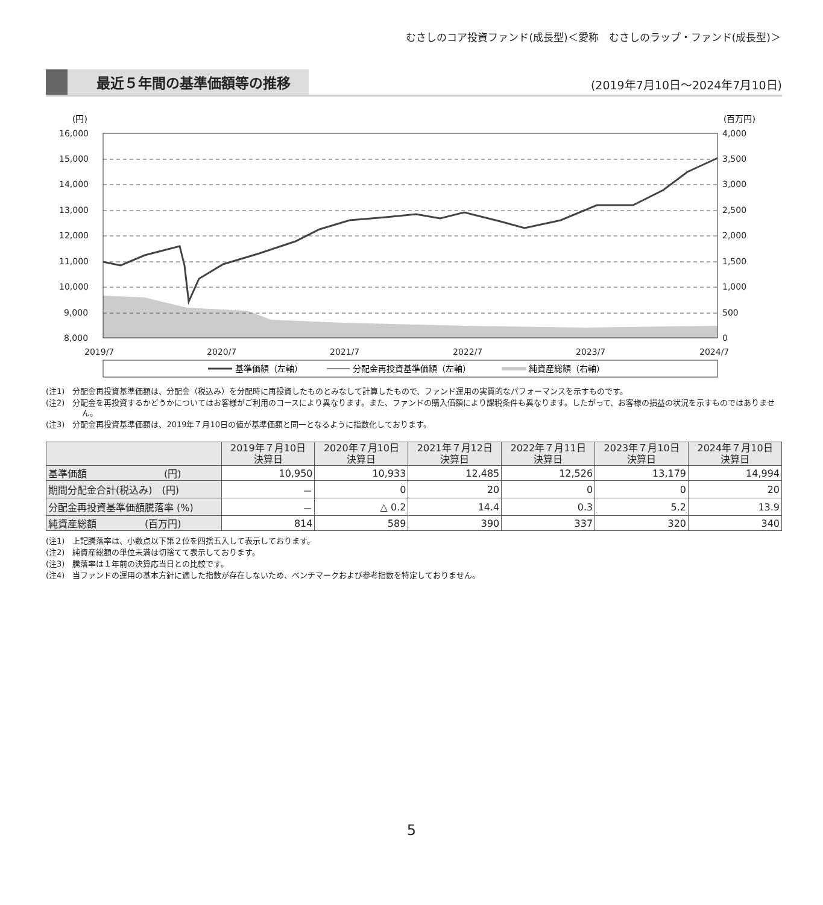むさしのコア投資ファンド(成長型)＜愛称　むさしのラップ・ファンド(成長型)＞
最近５年間の基準価額等の推移
(2019年7月10日～2024年7月10日)
(円)
(百万円)
16,000
15,000
14,000
13,000
12,000
11,000
10,000
9,000
8,000
4,000
3,500
3,000
2,500
2,000
1,500
1,000
500
0
2019/7
2020/7
2021/7
2022/7
2023/7
2024/7
基準価額（左軸）
分配金再投資基準価額（左軸）
純資産総額（右軸）
(注1)　分配金再投資基準価額は、分配金（税込み）を分配時に再投資したものとみなして計算したもので、ファンド運用の実質的なパフォーマンスを示すものです。
(注2)　分配金を再投資するかどうかについてはお客様がご利用のコースにより異なります。また、ファンドの購入価額により課税条件も異なります。したがって、お客様の損益の状況を示すものではありません。
(注3)　分配金再投資基準価額は、2019年７月10日の値が基準価額と同一となるように指数化しております。
| | 2019年７月10日 決算日 | 2020年７月10日 決算日 | 2021年７月12日 決算日 | 2022年７月11日 決算日 | 2023年７月10日 決算日 | 2024年７月10日 決算日 |
| --- | --- | --- | --- | --- | --- | --- |
| 基準価額 (円) | 10,950 | 10,933 | 12,485 | 12,526 | 13,179 | 14,994 |
| 期間分配金合計(税込み) (円) | － | 0 | 20 | 0 | 0 | 20 |
| 分配金再投資基準価額騰落率 (%) | － | △ 0.2 | 14.4 | 0.3 | 5.2 | 13.9 |
| 純資産総額 (百万円) | 814 | 589 | 390 | 337 | 320 | 340 |
(注1)　上記騰落率は、小数点以下第２位を四捨五入して表示しております。
(注2)　純資産総額の単位未満は切捨てて表示しております。
(注3)　騰落率は１年前の決算応当日との比較です。
(注4)　当ファンドの運用の基本方針に適した指数が存在しないため、ベンチマークおよび参考指数を特定しておりません。
5